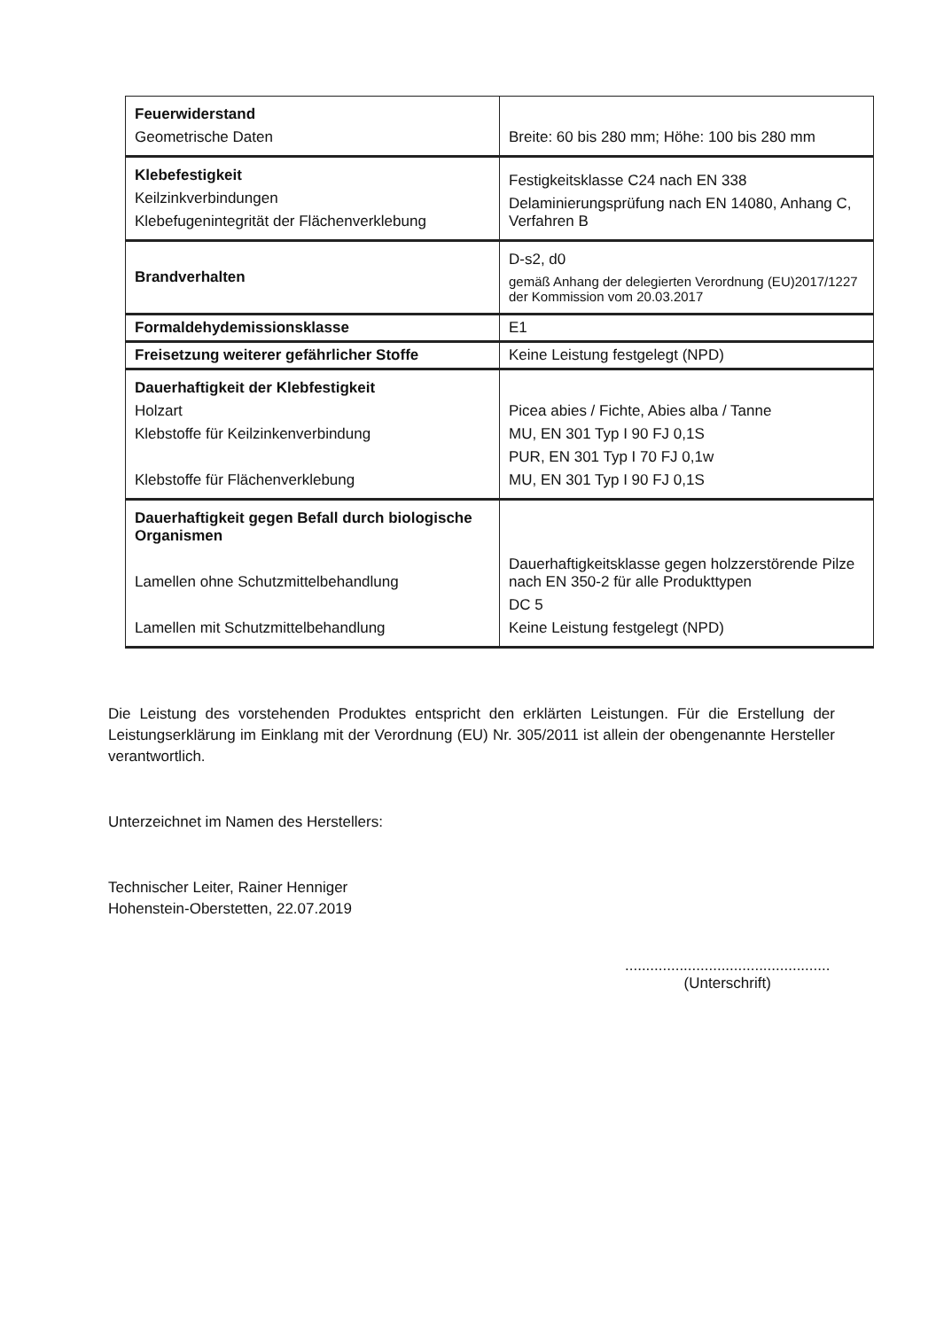| Feuerwiderstand Geometrische Daten | Breite: 60 bis 280 mm; Höhe: 100 bis 280 mm |
| Klebefestigkeit Keilzinkverbindungen Klebefugenintegrität der Flächenverklebung | Festigkeitsklasse C24 nach EN 338 Delaminierungsprüfung nach EN 14080, Anhang C, Verfahren B |
| Brandverhalten | D-s2, d0 gemäß Anhang der delegierten Verordnung (EU)2017/1227 der Kommission vom 20.03.2017 |
| Formaldehydemissionsklasse | E1 |
| Freisetzung weiterer gefährlicher Stoffe | Keine Leistung festgelegt (NPD) |
| Dauerhaftigkeit der Klebfestigkeit Holzart Klebstoffe für Keilzinkenverbindung Klebstoffe für Flächenverklebung | Picea abies / Fichte, Abies alba / Tanne MU, EN 301 Typ I 90 FJ 0,1S PUR, EN 301 Typ I 70 FJ 0,1w MU, EN 301 Typ I 90 FJ 0,1S |
| Dauerhaftigkeit gegen Befall durch biologische Organismen Lamellen ohne Schutzmittelbehandlung Lamellen mit Schutzmittelbehandlung | Dauerhaftigkeitsklasse gegen holzzerstörende Pilze nach EN 350-2 für alle Produkttypen DC 5 Keine Leistung festgelegt (NPD) |
Die Leistung des vorstehenden Produktes entspricht den erklärten Leistungen. Für die Erstellung der Leistungserklärung im Einklang mit der Verordnung (EU) Nr. 305/2011 ist allein der obengenannte Hersteller verantwortlich.
Unterzeichnet im Namen des Herstellers:
Technischer Leiter, Rainer Henniger
Hohenstein-Oberstetten, 22.07.2019
.................................................
(Unterschrift)